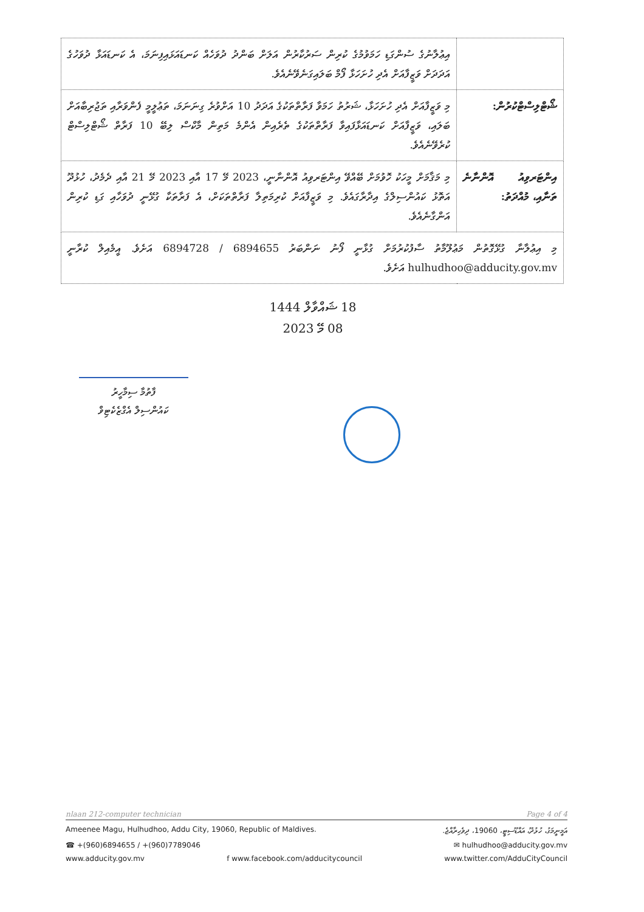| | އިޢުލާނުގެ ސުންގަޑި ހަމަވުމުގެ ކުރިން ސަރުކާރުން އަލަށް ބަންދު ދުވަހެއް ކަނޑައަޅައިފިނަމަ، އެ ކަނޑައަޅާ ދުވަހުގެ އަދަދަށް ވަޒީފާއަށް އެދި ހުށަހަޅާ ފޯމް ބަލައިގަނެވޭނެއެވެ. |
| ޝޯޓްލިސްޓްކުރުން: | މި ވަޒީފާއަށް އެދި ހުށަހަޅާ، ޝަރުތު ހަމަވާ ފަރާތްތަކުގެ އަދަދު 10 އަށްވުރެ ގިނަނަމަ، ތަޢުލީމީ ފެންވަރާއި ތަޖުރިބާއަށް ބަލައި، ވަޒީފާއަށް ކަނޑައަޅާފައިވާ ފަރާތްތަކުގެ ތެރެއިން އެންމެ މަތިން މާކްސް ލިބޭ 10 ފަރާތް ޝޯޓްލިސްޓް ކުރެވޭނެއެވެ. |
| އިންޓަރވިއު އޮންނާނެ ތަނާއި، މުއްދަތު: | މި މަޤާމަށް މީހަކު ހޮވުމަށް ބޭއްވޭ އިންޓަރވިއު އޮންނާނީ، 2023 މޭ 17 އާއި 2023 މޭ 21 އާއި ދެމެދު، ހުޅުދޫ އަތޮޅު ކައުންސިލްގެ އިދާރާގައެވެ. މި ވަޒީފާއަށް ކުރިމަތިލާ ފަރާތްތަކަށް، އެ ފަރާތަކާ ގުޅޭނީ ދުވަހާއި ގަޑި ކުރިން އަންގާނެއެވެ. |
| މި އިޢުލާނާ ގުޅޭގޮތުން މަޢުލޫމާތު ސާފުކުރުމަށް ގުޅާނީ ފޯނު ނަންބަރު 6894655 / 6894728 އަށެވެ. އީމެއިލް ކުރާނީ hulhudhoo@adducity.gov.mv އަށެވެ. | |
18 ޝައްވާލް 1444
08 މޭ 2023
ފާތުމާ ސިމާހީރު
ކައުންސިލް އެގްޒެކެޓިވް
nlaan 212-computer technician Page 4 of 4
Ameenee Magu, Hulhudhoo, Addu City, 19060, Republic of Maldives. އަމީނީމަގު، ހުޅުދޫ، އައްޑޫސިޓީ، 19060، ދިވެހިރާއްޖެ.
☎ +(960)6894655 / +(960)7789046 ✉ hulhudhoo@adducity.gov.mv
www.adducity.gov.mv f www.facebook.com/adducitycouncil www.twitter.com/AdduCityCouncil